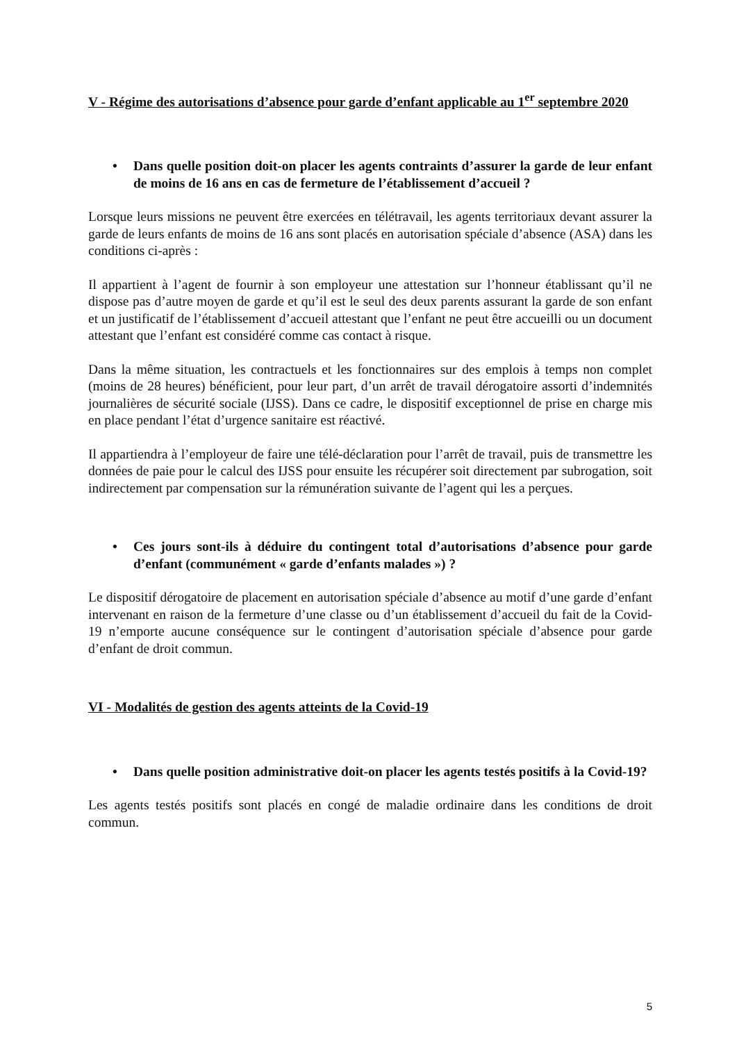V - Régime des autorisations d’absence pour garde d’enfant applicable au 1<sup>er</sup> septembre 2020
• Dans quelle position doit-on placer les agents contraints d’assurer la garde de leur enfant de moins de 16 ans en cas de fermeture de l’établissement d’accueil ?
Lorsque leurs missions ne peuvent être exercées en télétravail, les agents territoriaux devant assurer la garde de leurs enfants de moins de 16 ans sont placés en autorisation spéciale d’absence (ASA) dans les conditions ci-après :
Il appartient à l’agent de fournir à son employeur une attestation sur l’honneur établissant qu’il ne dispose pas d’autre moyen de garde et qu’il est le seul des deux parents assurant la garde de son enfant et un justificatif de l’établissement d’accueil attestant que l’enfant ne peut être accueilli ou un document attestant que l’enfant est considéré comme cas contact à risque.
Dans la même situation, les contractuels et les fonctionnaires sur des emplois à temps non complet (moins de 28 heures) bénéficient, pour leur part, d’un arrêt de travail dérogatoire assorti d’indemnités journalières de sécurité sociale (IJSS). Dans ce cadre, le dispositif exceptionnel de prise en charge mis en place pendant l’état d’urgence sanitaire est réactivé.
Il appartiendra à l’employeur de faire une télé-déclaration pour l’arrêt de travail, puis de transmettre les données de paie pour le calcul des IJSS pour ensuite les récupérer soit directement par subrogation, soit indirectement par compensation sur la rémunération suivante de l’agent qui les a perçues.
• Ces jours sont-ils à déduire du contingent total d’autorisations d’absence pour garde d’enfant (communément « garde d’enfants malades ») ?
Le dispositif dérogatoire de placement en autorisation spéciale d’absence au motif d’une garde d’enfant intervenant en raison de la fermeture d’une classe ou d’un établissement d’accueil du fait de la Covid-19 n’emporte aucune conséquence sur le contingent d’autorisation spéciale d’absence pour garde d’enfant de droit commun.
VI - Modalités de gestion des agents atteints de la Covid-19
• Dans quelle position administrative doit-on placer les agents testés positifs à la Covid-19?
Les agents testés positifs sont placés en congé de maladie ordinaire dans les conditions de droit commun.
5